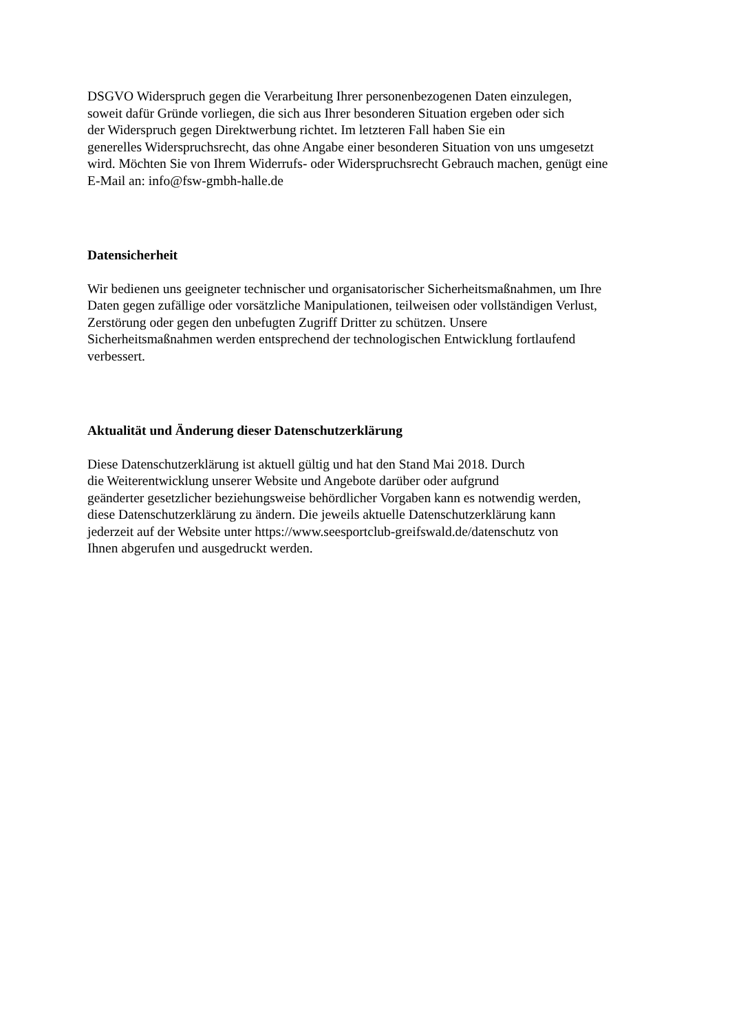DSGVO Widerspruch gegen die Verarbeitung Ihrer personenbezogenen Daten einzulegen,
soweit dafür Gründe vorliegen, die sich aus Ihrer besonderen Situation ergeben oder sich
der Widerspruch gegen Direktwerbung richtet. Im letzteren Fall haben Sie ein
generelles Widerspruchsrecht, das ohne Angabe einer besonderen Situation von uns umgesetzt
wird. Möchten Sie von Ihrem Widerrufs- oder Widerspruchsrecht Gebrauch machen, genügt eine
E-Mail an: info@fsw-gmbh-halle.de
Datensicherheit
Wir bedienen uns geeigneter technischer und organisatorischer Sicherheitsmaßnahmen, um Ihre
Daten gegen zufällige oder vorsätzliche Manipulationen, teilweisen oder vollständigen Verlust,
Zerstörung oder gegen den unbefugten Zugriff Dritter zu schützen. Unsere
Sicherheitsmaßnahmen werden entsprechend der technologischen Entwicklung fortlaufend
verbessert.
Aktualität und Änderung dieser Datenschutzerklärung
Diese Datenschutzerklärung ist aktuell gültig und hat den Stand Mai 2018. Durch
die Weiterentwicklung unserer Website und Angebote darüber oder aufgrund
geänderter gesetzlicher beziehungsweise behördlicher Vorgaben kann es notwendig werden,
diese Datenschutzerklärung zu ändern. Die jeweils aktuelle Datenschutzerklärung kann
jederzeit auf der Website unter https://www.seesportclub-greifswald.de/datenschutz von
Ihnen abgerufen und ausgedruckt werden.